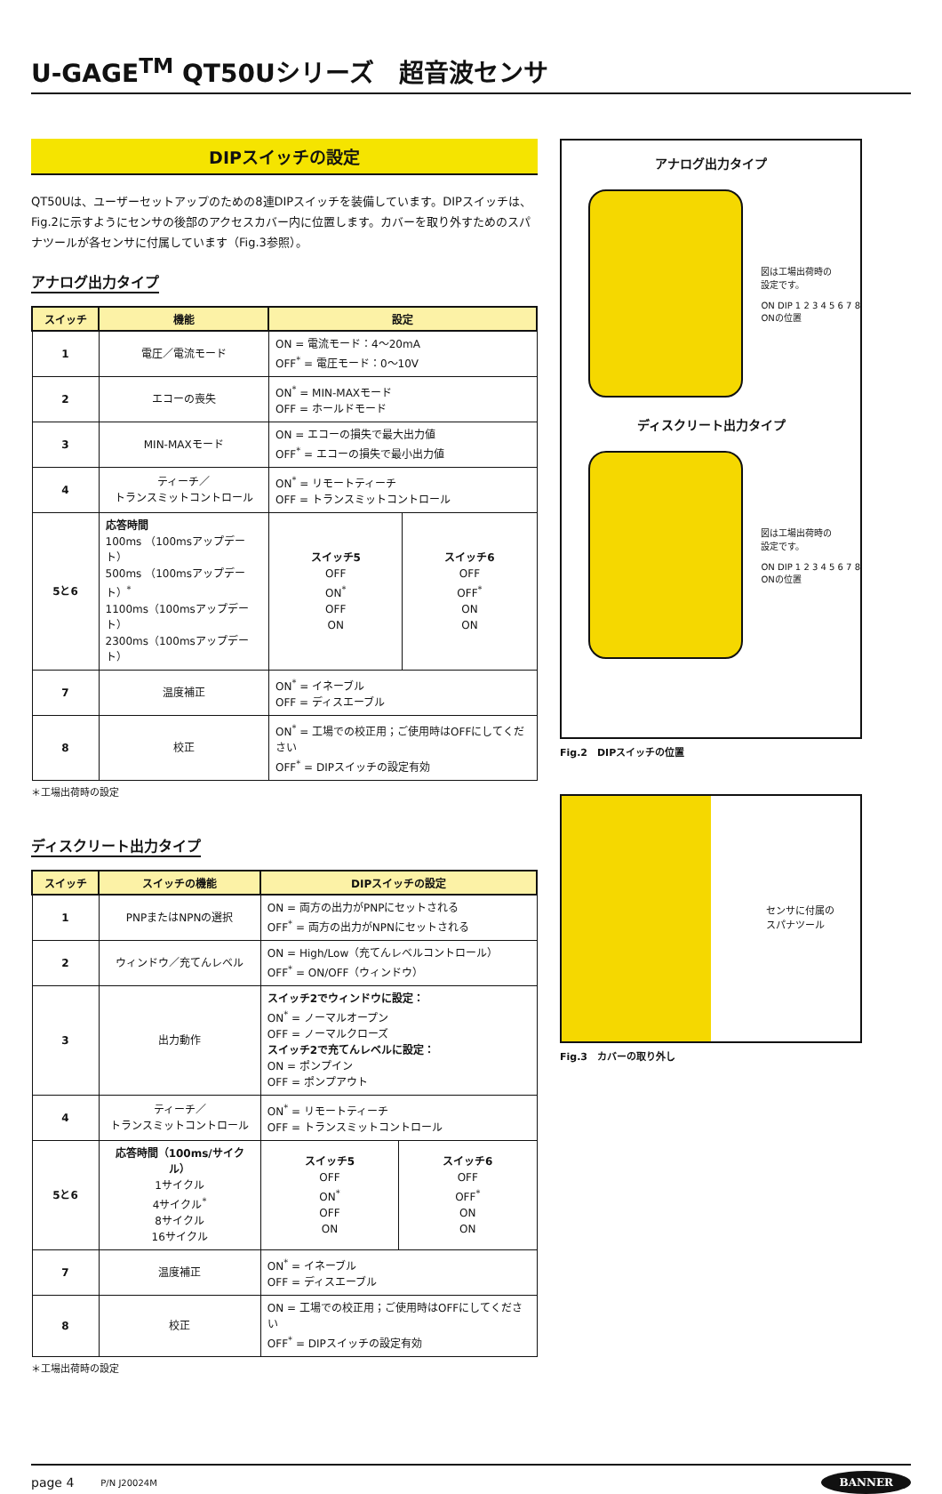U-GAGE<sup>TM</sup> QT50Uシリーズ　超音波センサ
DIPスイッチの設定
QT50Uは、ユーザーセットアップのための8連DIPスイッチを装備しています。DIPスイッチは、Fig.2に示すようにセンサの後部のアクセスカバー内に位置します。カバーを取り外すためのスパナツールが各センサに付属しています（Fig.3参照）。
アナログ出力タイプ
| スイッチ | 機能 | 設定 | |
| --- | --- | --- | --- |
| 1 | 電圧／電流モード | ON = 電流モード：4～20mA OFF<sup>*</sup> = 電圧モード：0～10V | |
| 2 | エコーの喪失 | ON<sup>*</sup> = MIN-MAXモード OFF = ホールドモード | |
| 3 | MIN-MAXモード | ON = エコーの損失で最大出力値 OFF<sup>*</sup> = エコーの損失で最小出力値 | |
| 4 | ティーチ／ トランスミットコントロール | ON<sup>*</sup> = リモートティーチ OFF = トランスミットコントロール | |
| 5と6 | 応答時間 100ms （100msアップデート） 500ms （100msアップデート）<sup>*</sup> 1100ms（100msアップデート） 2300ms（100msアップデート） | スイッチ5 OFF ON<sup>*</sup> OFF ON | スイッチ6 OFF OFF<sup>*</sup> ON ON |
| 7 | 温度補正 | ON<sup>*</sup> = イネーブル OFF = ディスエーブル | |
| 8 | 校正 | ON<sup>*</sup> = 工場での校正用；ご使用時はOFFにしてください OFF<sup>*</sup> = DIPスイッチの設定有効 | |
＊工場出荷時の設定
ディスクリート出力タイプ
| スイッチ | スイッチの機能 | DIPスイッチの設定 | |
| --- | --- | --- | --- |
| 1 | PNPまたはNPNの選択 | ON = 両方の出力がPNPにセットされる OFF<sup>*</sup> = 両方の出力がNPNにセットされる | |
| 2 | ウィンドウ／充てんレベル | ON = High/Low（充てんレベルコントロール） OFF<sup>*</sup> = ON/OFF（ウィンドウ） | |
| 3 | 出力動作 | スイッチ2でウィンドウに設定： ON<sup>*</sup> = ノーマルオープン OFF = ノーマルクローズ スイッチ2で充てんレベルに設定： ON = ポンプイン OFF = ポンプアウト | |
| 4 | ティーチ／ トランスミットコントロール | ON<sup>*</sup> = リモートティーチ OFF = トランスミットコントロール | |
| 5と6 | 応答時間（100ms/サイクル） 1サイクル 4サイクル<sup>*</sup> 8サイクル 16サイクル | スイッチ5 OFF ON<sup>*</sup> OFF ON | スイッチ6 OFF OFF<sup>*</sup> ON ON |
| 7 | 温度補正 | ON<sup>*</sup> = イネーブル OFF = ディスエーブル | |
| 8 | 校正 | ON = 工場での校正用；ご使用時はOFFにしてください OFF<sup>*</sup> = DIPスイッチの設定有効 | |
＊工場出荷時の設定
アナログ出力タイプ
図は工場出荷時の
設定です。
ON DIP 1 2 3 4 5 6 7 8
ONの位置
ディスクリート出力タイプ
図は工場出荷時の
設定です。
ON DIP 1 2 3 4 5 6 7 8
ONの位置
Fig.2　DIPスイッチの位置
センサに付属の
スパナツール
Fig.3　カバーの取り外し
page 4 P/N J20024M BANNER